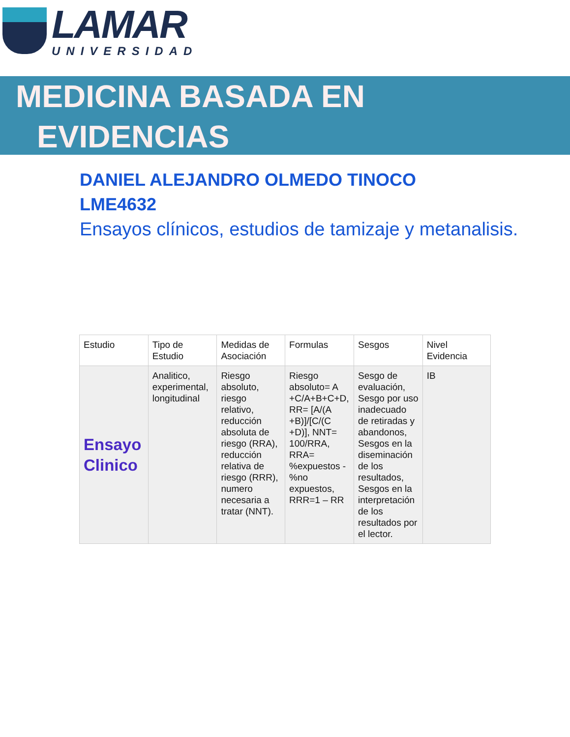LAMAR
UNIVERSIDAD
MEDICINA BASADA EN
EVIDENCIAS
DANIEL ALEJANDRO OLMEDO TINOCO
LME4632
Ensayos clínicos, estudios de tamizaje y metanalisis.
| Estudio | Tipo de Estudio | Medidas de Asociación | Formulas | Sesgos | Nivel Evidencia |
| --- | --- | --- | --- | --- | --- |
| Ensayo Clinico | Analitico, experimental, longitudinal | Riesgo absoluto, riesgo relativo, reducción absoluta de riesgo (RRA), reducción relativa de riesgo (RRR), numero necesaria a tratar (NNT). | Riesgo absoluto= A +C/A+B+C+D, RR= [A/(A +B)]/[C/(C +D)], NNT= 100/RRA, RRA= %expuestos - %no expuestos, RRR=1 – RR | Sesgo de evaluación, Sesgo por uso inadecuado de retiradas y abandonos, Sesgos en la diseminación de los resultados, Sesgos en la interpretación de los resultados por el lector. | IB |